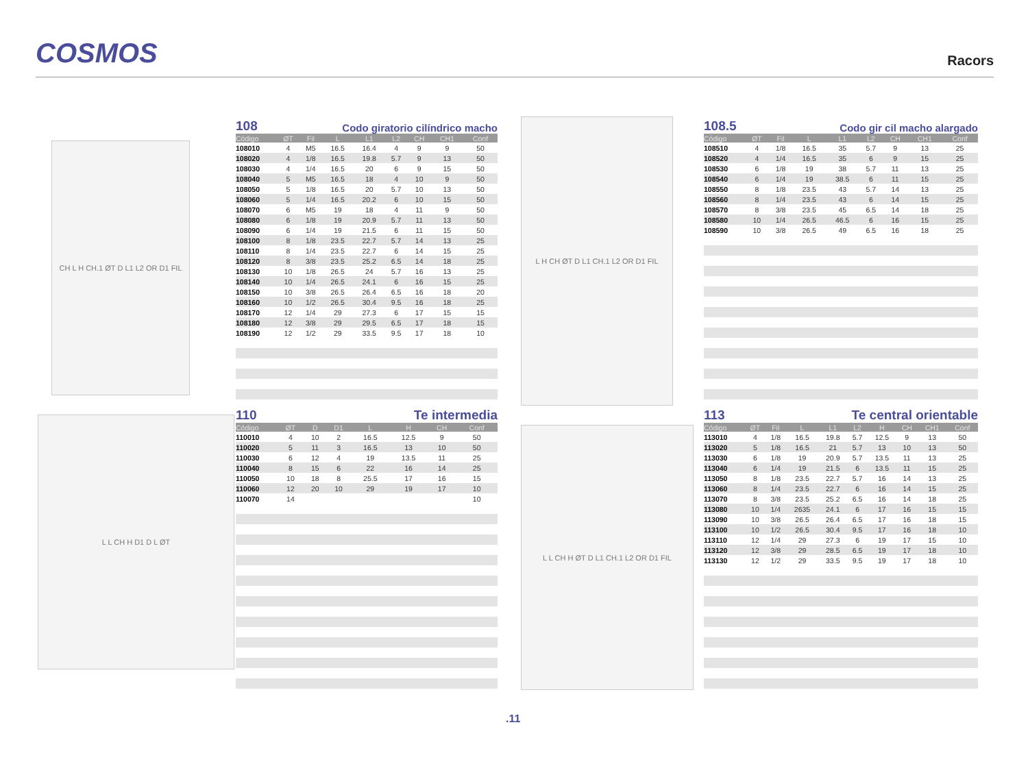COSMOS Racors
CH L H CH.1 ØT D L1 L2 OR D1 FIL
L L CH H D1 D L ØT
L H CH ØT D L1 CH.1 L2 OR D1 FIL
L L CH H ØT D L1 CH.1 L2 OR D1 FIL
108 Codo giratorio cilíndrico macho
| Código | ØT | Fil | L | L1 | L2 | CH | CH1 | Conf |
| --- | --- | --- | --- | --- | --- | --- | --- | --- |
| 108010 | 4 | M5 | 16.5 | 16.4 | 4 | 9 | 9 | 50 |
| 108020 | 4 | 1/8 | 16.5 | 19.8 | 5.7 | 9 | 13 | 50 |
| 108030 | 4 | 1/4 | 16.5 | 20 | 6 | 9 | 15 | 50 |
| 108040 | 5 | M5 | 16.5 | 18 | 4 | 10 | 9 | 50 |
| 108050 | 5 | 1/8 | 16.5 | 20 | 5.7 | 10 | 13 | 50 |
| 108060 | 5 | 1/4 | 16.5 | 20.2 | 6 | 10 | 15 | 50 |
| 108070 | 6 | M5 | 19 | 18 | 4 | 11 | 9 | 50 |
| 108080 | 6 | 1/8 | 19 | 20.9 | 5.7 | 11 | 13 | 50 |
| 108090 | 6 | 1/4 | 19 | 21.5 | 6 | 11 | 15 | 50 |
| 108100 | 8 | 1/8 | 23.5 | 22.7 | 5.7 | 14 | 13 | 25 |
| 108110 | 8 | 1/4 | 23.5 | 22.7 | 6 | 14 | 15 | 25 |
| 108120 | 8 | 3/8 | 23.5 | 25.2 | 6.5 | 14 | 18 | 25 |
| 108130 | 10 | 1/8 | 26.5 | 24 | 5.7 | 16 | 13 | 25 |
| 108140 | 10 | 1/4 | 26.5 | 24.1 | 6 | 16 | 15 | 25 |
| 108150 | 10 | 3/8 | 26.5 | 26.4 | 6.5 | 16 | 18 | 20 |
| 108160 | 10 | 1/2 | 26.5 | 30.4 | 9.5 | 16 | 18 | 25 |
| 108170 | 12 | 1/4 | 29 | 27.3 | 6 | 17 | 15 | 15 |
| 108180 | 12 | 3/8 | 29 | 29.5 | 6.5 | 17 | 18 | 15 |
| 108190 | 12 | 1/2 | 29 | 33.5 | 9.5 | 17 | 18 | 10 |
110 Te intermedia
| Código | ØT | D | D1 | L | H | CH | | Conf |
| --- | --- | --- | --- | --- | --- | --- | --- | --- |
| 110010 | 4 | 10 | 2 | 16.5 | 12.5 | 9 | | 50 |
| 110020 | 5 | 11 | 3 | 16.5 | 13 | 10 | | 50 |
| 110030 | 6 | 12 | 4 | 19 | 13.5 | 11 | | 25 |
| 110040 | 8 | 15 | 6 | 22 | 16 | 14 | | 25 |
| 110050 | 10 | 18 | 8 | 25.5 | 17 | 16 | | 15 |
| 110060 | 12 | 20 | 10 | 29 | 19 | 17 | | 10 |
| 110070 | 14 | | | | | | | 10 |
108.5 Codo gir cil macho alargado
| Código | ØT | Fil | L | L1 | L2 | CH | CH1 | Conf |
| --- | --- | --- | --- | --- | --- | --- | --- | --- |
| 108510 | 4 | 1/8 | 16.5 | 35 | 5.7 | 9 | 13 | 25 |
| 108520 | 4 | 1/4 | 16.5 | 35 | 6 | 9 | 15 | 25 |
| 108530 | 6 | 1/8 | 19 | 38 | 5.7 | 11 | 13 | 25 |
| 108540 | 6 | 1/4 | 19 | 38.5 | 6 | 11 | 15 | 25 |
| 108550 | 8 | 1/8 | 23.5 | 43 | 5.7 | 14 | 13 | 25 |
| 108560 | 8 | 1/4 | 23.5 | 43 | 6 | 14 | 15 | 25 |
| 108570 | 8 | 3/8 | 23.5 | 45 | 6.5 | 14 | 18 | 25 |
| 108580 | 10 | 1/4 | 26.5 | 46.5 | 6 | 16 | 15 | 25 |
| 108590 | 10 | 3/8 | 26.5 | 49 | 6.5 | 16 | 18 | 25 |
113 Te central orientable
| Código | ØT | Fil | L | L1 | L2 | H | CH | CH1 | Conf |
| --- | --- | --- | --- | --- | --- | --- | --- | --- | --- |
| 113010 | 4 | 1/8 | 16.5 | 19.8 | 5.7 | 12.5 | 9 | 13 | 50 |
| 113020 | 5 | 1/8 | 16.5 | 21 | 5.7 | 13 | 10 | 13 | 50 |
| 113030 | 6 | 1/8 | 19 | 20.9 | 5.7 | 13.5 | 11 | 13 | 25 |
| 113040 | 6 | 1/4 | 19 | 21.5 | 6 | 13.5 | 11 | 15 | 25 |
| 113050 | 8 | 1/8 | 23.5 | 22.7 | 5.7 | 16 | 14 | 13 | 25 |
| 113060 | 8 | 1/4 | 23.5 | 22.7 | 6 | 16 | 14 | 15 | 25 |
| 113070 | 8 | 3/8 | 23.5 | 25.2 | 6.5 | 16 | 14 | 18 | 25 |
| 113080 | 10 | 1/4 | 2635 | 24.1 | 6 | 17 | 16 | 15 | 15 |
| 113090 | 10 | 3/8 | 26.5 | 26.4 | 6.5 | 17 | 16 | 18 | 15 |
| 113100 | 10 | 1/2 | 26.5 | 30.4 | 9.5 | 17 | 16 | 18 | 10 |
| 113110 | 12 | 1/4 | 29 | 27.3 | 6 | 19 | 17 | 15 | 10 |
| 113120 | 12 | 3/8 | 29 | 28.5 | 6.5 | 19 | 17 | 18 | 10 |
| 113130 | 12 | 1/2 | 29 | 33.5 | 9.5 | 19 | 17 | 18 | 10 |
.11